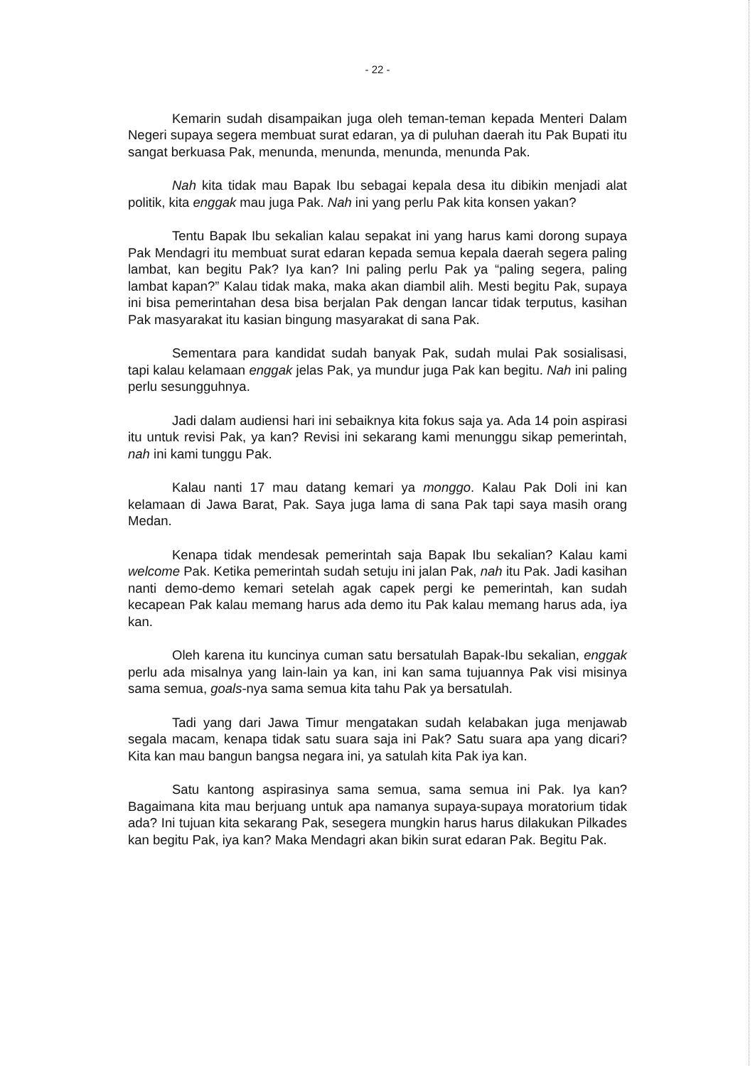- 22 -
Kemarin sudah disampaikan juga oleh teman-teman kepada Menteri Dalam Negeri supaya segera membuat surat edaran, ya di puluhan daerah itu Pak Bupati itu sangat berkuasa Pak, menunda, menunda, menunda, menunda Pak.
Nah kita tidak mau Bapak Ibu sebagai kepala desa itu dibikin menjadi alat politik, kita enggak mau juga Pak. Nah ini yang perlu Pak kita konsen yakan?
Tentu Bapak Ibu sekalian kalau sepakat ini yang harus kami dorong supaya Pak Mendagri itu membuat surat edaran kepada semua kepala daerah segera paling lambat, kan begitu Pak? Iya kan? Ini paling perlu Pak ya “paling segera, paling lambat kapan?” Kalau tidak maka, maka akan diambil alih. Mesti begitu Pak, supaya ini bisa pemerintahan desa bisa berjalan Pak dengan lancar tidak terputus, kasihan Pak masyarakat itu kasian bingung masyarakat di sana Pak.
Sementara para kandidat sudah banyak Pak, sudah mulai Pak sosialisasi, tapi kalau kelamaan enggak jelas Pak, ya mundur juga Pak kan begitu. Nah ini paling perlu sesungguhnya.
Jadi dalam audiensi hari ini sebaiknya kita fokus saja ya. Ada 14 poin aspirasi itu untuk revisi Pak, ya kan? Revisi ini sekarang kami menunggu sikap pemerintah, nah ini kami tunggu Pak.
Kalau nanti 17 mau datang kemari ya monggo. Kalau Pak Doli ini kan kelamaan di Jawa Barat, Pak. Saya juga lama di sana Pak tapi saya masih orang Medan.
Kenapa tidak mendesak pemerintah saja Bapak Ibu sekalian? Kalau kami welcome Pak. Ketika pemerintah sudah setuju ini jalan Pak, nah itu Pak. Jadi kasihan nanti demo-demo kemari setelah agak capek pergi ke pemerintah, kan sudah kecapean Pak kalau memang harus ada demo itu Pak kalau memang harus ada, iya kan.
Oleh karena itu kuncinya cuman satu bersatulah Bapak-Ibu sekalian, enggak perlu ada misalnya yang lain-lain ya kan, ini kan sama tujuannya Pak visi misinya sama semua, goals-nya sama semua kita tahu Pak ya bersatulah.
Tadi yang dari Jawa Timur mengatakan sudah kelabakan juga menjawab segala macam, kenapa tidak satu suara saja ini Pak? Satu suara apa yang dicari? Kita kan mau bangun bangsa negara ini, ya satulah kita Pak iya kan.
Satu kantong aspirasinya sama semua, sama semua ini Pak. Iya kan? Bagaimana kita mau berjuang untuk apa namanya supaya-supaya moratorium tidak ada? Ini tujuan kita sekarang Pak, sesegera mungkin harus harus dilakukan Pilkades kan begitu Pak, iya kan? Maka Mendagri akan bikin surat edaran Pak. Begitu Pak.